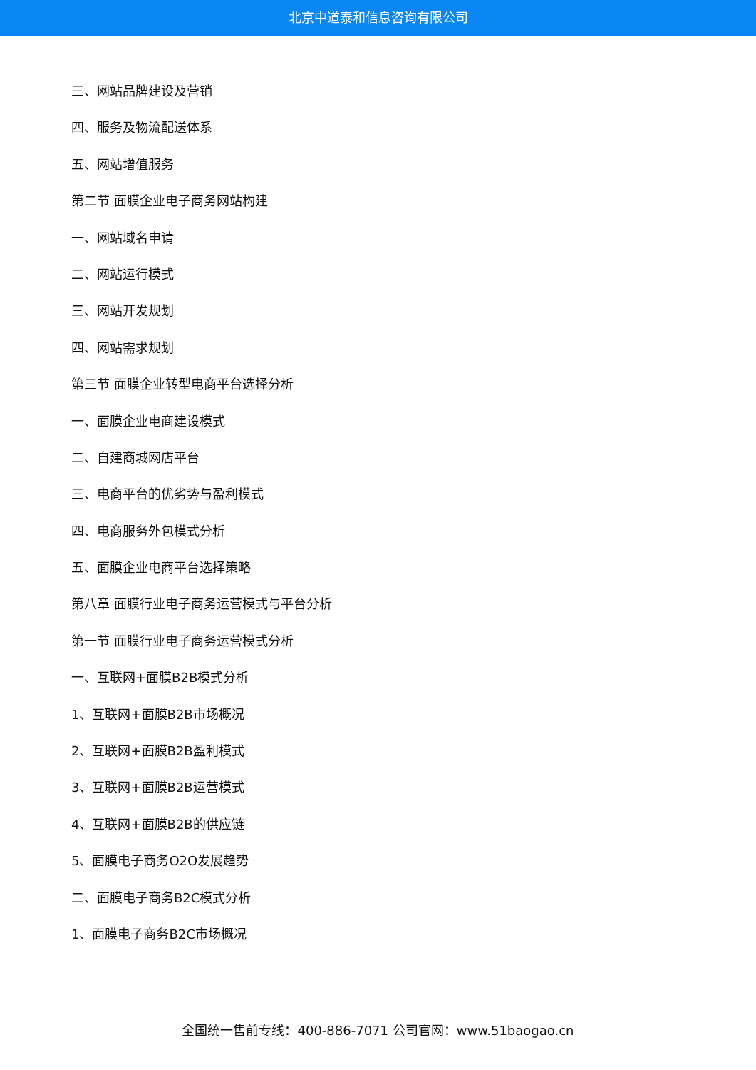北京中道泰和信息咨询有限公司
三、网站品牌建设及营销
四、服务及物流配送体系
五、网站增值服务
第二节 面膜企业电子商务网站构建
一、网站域名申请
二、网站运行模式
三、网站开发规划
四、网站需求规划
第三节 面膜企业转型电商平台选择分析
一、面膜企业电商建设模式
二、自建商城网店平台
三、电商平台的优劣势与盈利模式
四、电商服务外包模式分析
五、面膜企业电商平台选择策略
第八章 面膜行业电子商务运营模式与平台分析
第一节 面膜行业电子商务运营模式分析
一、互联网+面膜B2B模式分析
1、互联网+面膜B2B市场概况
2、互联网+面膜B2B盈利模式
3、互联网+面膜B2B运营模式
4、互联网+面膜B2B的供应链
5、面膜电子商务O2O发展趋势
二、面膜电子商务B2C模式分析
1、面膜电子商务B2C市场概况
全国统一售前专线：400-886-7071 公司官网：www.51baogao.cn